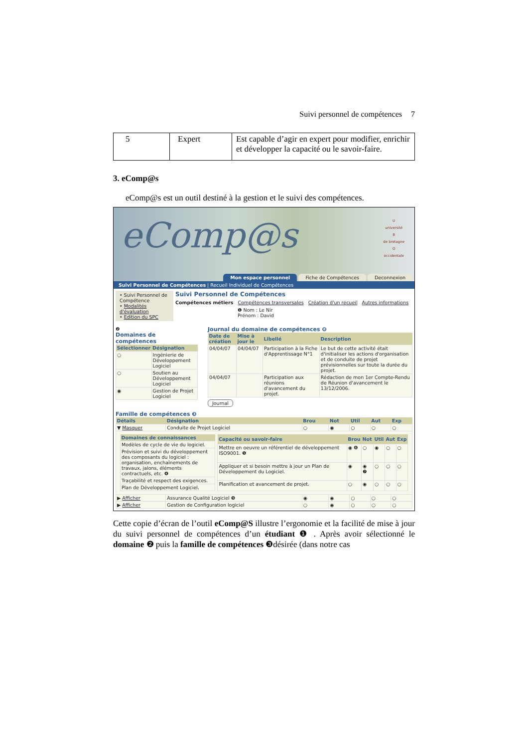Suivi personnel de compétences 7
| 5 | Expert | Est capable d’agir en expert pour modifier, enrichir et développer la capacité ou le savoir-faire. |
3. eComp@s
eComp@s est un outil destiné à la gestion et le suivi des compétences.
eComp@s
U
université
B
de bretagne
O
occidentale
Mon espace personnel Fiche de Compétences Deconnexion
Suivi Personnel de Compétences | Recueil Individuel de Compétences
• Suivi Personnel de Compétence
• Modalités d'évaluation
• Edition du SPC
Suivi Personnel de Compétences
Compétences métiers Compétences transversales Création d'un recueil Autres informations
❶ Nom : Le Nir
Prénom : David
❷
Domaines de compétences
| Sélectionner | Désignation |
| --- | --- |
| ○ | Ingénierie de Développement Logiciel |
| ○ | Soutien au Développement Logiciel |
| ◉ | Gestion de Projet Logiciel |
Journal du domaine de compétences ❽
| Date de création | Mise à jour le | Libellé | Description |
| --- | --- | --- | --- |
| 04/04/07 | 04/04/07 | Participation à la Fiche d'Apprentissage N°1 | Le but de cette activité était d'initialiser les actions d'organisation et de conduite de projet prévisionnelles sur toute la durée du projet. |
| 04/04/07 | | Participation aux réunions d'avancement du projet. | Rédaction de mon 1er Compte-Rendu de Réunion d'avancement le 13/12/2006. |
Journal
Famille de compétences ❸
| Détails | Désignation | Brou | Not | Util | Aut | Exp |
| --- | --- | --- | --- | --- | --- | --- |
| ▼ Masquer | Conduite de Projet Logiciel | ○ | ◉ | ○ | ○ | ○ |
| / Domaines de connaissances / / --- / / Modèles de cycle de vie du logiciel. / / Prévision et suivi du développement des composants du logiciel : organisation, enchaînements de travaux, jalons, éléments contractuels, etc. ❹ / / Traçabilité et respect des exigences. / / Plan de Développement Logiciel. / / Capacité ou savoir-faire / Brou / Not / Util / Aut / Exp / / --- / --- / --- / --- / --- / --- / / Mettre en oeuvre un référentiel de développement ISO9001. ❺ / ◉ ❻ / ○ / ◉ / ○ / ○ / / Appliquer et si besoin mettre à jour un Plan de Développement du Logiciel. / ◉ / ◉ ❼ / ○ / ○ / ○ / / Planification et avancement de projet. / ○ / ◉ / ○ / ○ / ○ / | | | | | | |
| ▶ Afficher | Assurance Qualité Logiciel ❾ | ◉ | ◉ | ○ | ○ | ○ |
| ▶ Afficher | Gestion de Configuration logiciel | ○ | ◉ | ○ | ○ | ○ |
Cette copie d’écran de l’outil eComp@S illustre l’ergonomie et la facilité de mise à jour du suivi personnel de compétences d’un étudiant ❶ . Après avoir sélectionné le domaine ❷ puis la famille de compétences ❸désirée (dans notre cas